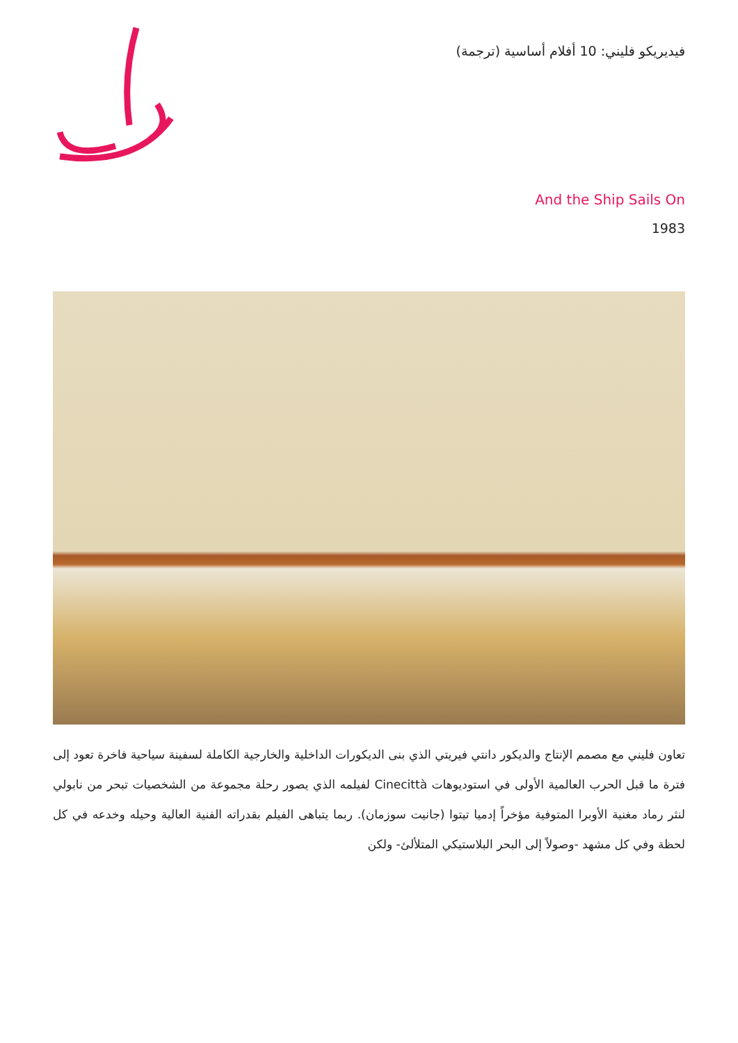فيديريكو فليني: 10 أفلام أساسية (ترجمة)
And the Ship Sails On
1983
تعاون فليني مع مصمم الإنتاج والديكور دانتي فيريتي الذي بنى الديكورات الداخلية والخارجية الكاملة لسفينة سياحية فاخرة تعود إلى فترة ما قبل الحرب العالمية الأولى في استوديوهات Cinecittà لفيلمه الذي يصور رحلة مجموعة من الشخصيات تبحر من نابولي لنثر رماد مغنية الأوبرا المتوفية مؤخراً إدميا تيتوا (جانيت سوزمان). ربما يتباهى الفيلم بقدراته الفنية العالية وحيله وخدعه في كل لحظة وفي كل مشهد -وصولاً إلى البحر البلاستيكي المتلألئ- ولكن